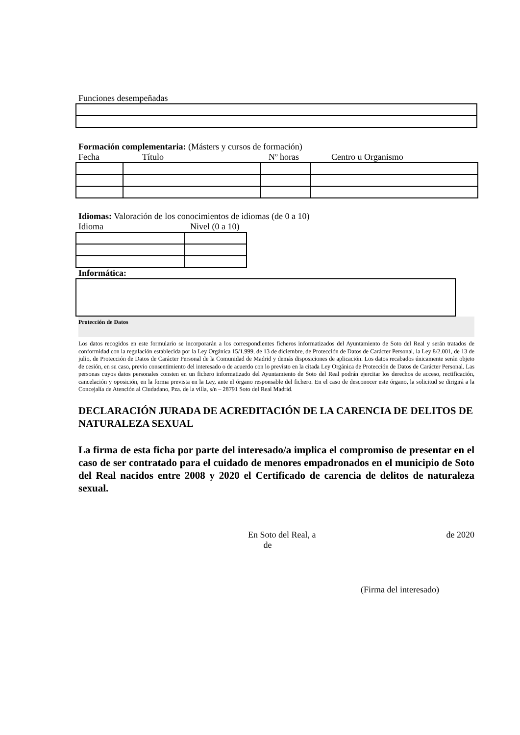Funciones desempeñadas
Formación complementaria: (Másters y cursos de formación)
Fecha Título Nº horas Centro u Organismo
Idiomas: Valoración de los conocimientos de idiomas (de 0 a 10)
Idioma Nivel (0 a 10)
Informática:
Protección de Datos
Los datos recogidos en este formulario se incorporarán a los correspondientes ficheros informatizados del Ayuntamiento de Soto del Real y serán tratados de conformidad con la regulación establecida por la Ley Orgánica 15/1.999, de 13 de diciembre, de Protección de Datos de Carácter Personal, la Ley 8/2.001, de 13 de julio, de Protección de Datos de Carácter Personal de la Comunidad de Madrid y demás disposiciones de aplicación. Los datos recabados únicamente serán objeto de cesión, en su caso, previo consentimiento del interesado o de acuerdo con lo previsto en la citada Ley Orgánica de Protección de Datos de Carácter Personal. Las personas cuyos datos personales consten en un fichero informatizado del Ayuntamiento de Soto del Real podrán ejercitar los derechos de acceso, rectificación, cancelación y oposición, en la forma prevista en la Ley, ante el órgano responsable del fichero. En el caso de desconocer este órgano, la solicitud se dirigirá a la Concejalía de Atención al Ciudadano, Pza. de la villa, s/n – 28791 Soto del Real Madrid.
DECLARACIÓN JURADA DE ACREDITACIÓN DE LA CARENCIA DE DELITOS DE NATURALEZA SEXUAL
La firma de esta ficha por parte del interesado/a implica el compromiso de presentar en el caso de ser contratado para el cuidado de menores empadronados en el municipio de Soto del Real nacidos entre 2008 y 2020 el Certificado de carencia de delitos de naturaleza sexual.
En Soto del Real, a de de 2020
(Firma del interesado)